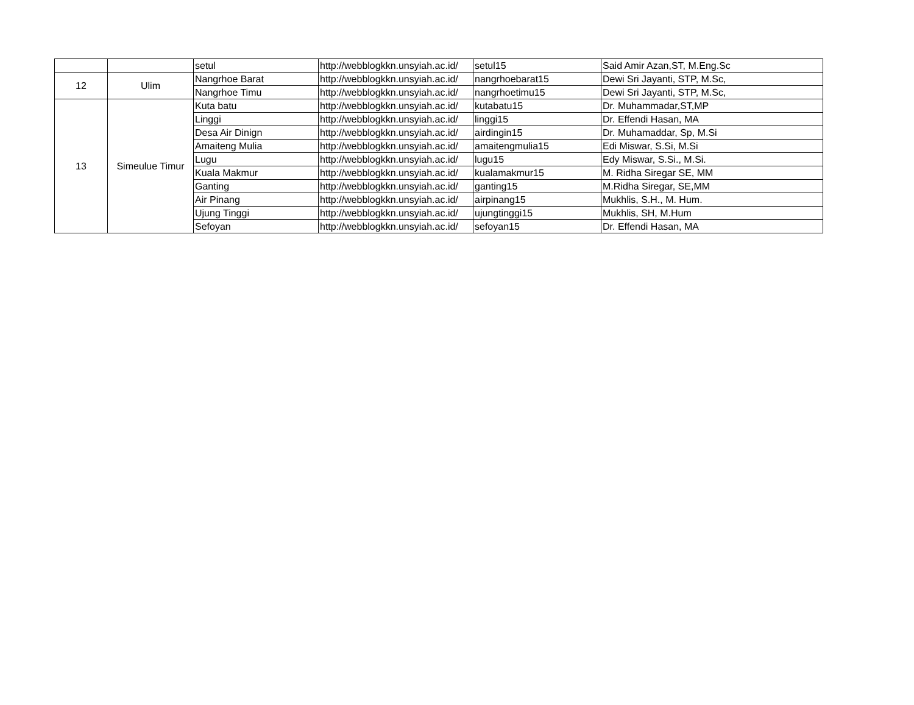| | | setul | http://webblogkkn.unsyiah.ac.id/ | setul15 | Said Amir Azan,ST, M.Eng.Sc |
| 12 | Ulim | Nangrhoe Barat | http://webblogkkn.unsyiah.ac.id/ | nangrhoebarat15 | Dewi Sri Jayanti, STP, M.Sc, |
| | | Nangrhoe Timu | http://webblogkkn.unsyiah.ac.id/ | nangrhoetimu15 | Dewi Sri Jayanti, STP, M.Sc, |
| 13 | Simeulue Timur | Kuta batu | http://webblogkkn.unsyiah.ac.id/ | kutabatu15 | Dr. Muhammadar,ST,MP |
| | | Linggi | http://webblogkkn.unsyiah.ac.id/ | linggi15 | Dr. Effendi Hasan, MA |
| | | Desa Air Dinign | http://webblogkkn.unsyiah.ac.id/ | airdingin15 | Dr. Muhamaddar, Sp, M.Si |
| | | Amaiteng Mulia | http://webblogkkn.unsyiah.ac.id/ | amaitengmulia15 | Edi Miswar, S.Si, M.Si |
| | | Lugu | http://webblogkkn.unsyiah.ac.id/ | lugu15 | Edy Miswar, S.Si., M.Si. |
| | | Kuala Makmur | http://webblogkkn.unsyiah.ac.id/ | kualamakmur15 | M. Ridha Siregar SE, MM |
| | | Ganting | http://webblogkkn.unsyiah.ac.id/ | ganting15 | M.Ridha Siregar, SE,MM |
| | | Air Pinang | http://webblogkkn.unsyiah.ac.id/ | airpinang15 | Mukhlis, S.H., M. Hum. |
| | | Ujung Tinggi | http://webblogkkn.unsyiah.ac.id/ | ujungtinggi15 | Mukhlis, SH, M.Hum |
| | | Sefoyan | http://webblogkkn.unsyiah.ac.id/ | sefoyan15 | Dr. Effendi Hasan, MA |